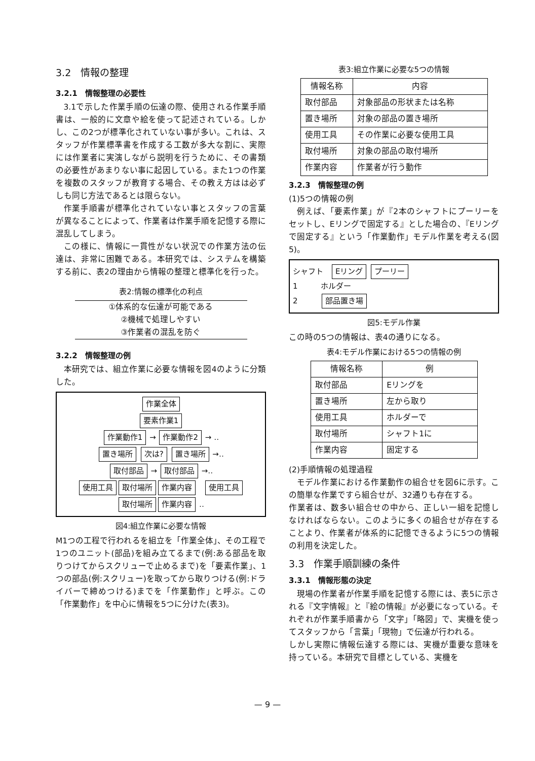3.2　情報の整理
3.2.1　情報整理の必要性
3.1で示した作業手順の伝達の際、使用される作業手順書は、一般的に文章や絵を使って記述されている。しかし、この2つが標準化されていない事が多い。これは、スタッフが作業標準書を作成する工数が多大な割に、実際には作業者に実演しながら説明を行うために、その書類の必要性があまりない事に起因している。また1つの作業を複数のスタッフが教育する場合、その教え方はは必ずしも同じ方法であるとは限らない。
作業手順書が標準化されていない事とスタッフの言葉が異なることによって、作業者は作業手順を記憶する際に混乱してしまう。
この様に、情報に一貫性がない状況での作業方法の伝達は、非常に困難である。本研究では、システムを構築する前に、表2の理由から情報の整理と標準化を行った。
表2:情報の標準化の利点
①体系的な伝達が可能である
②機械で処理しやすい
③作業者の混乱を防ぐ
3.2.2　情報整理の例
本研究では、組立作業に必要な情報を図4のように分類した。
作業全体
要素作業1
作業動作1 → 作業動作2 → ‥
置き場所 次は? 置き場所 →‥
取付部品 → 取付部品 →‥
使用工具 取付場所 作業内容　使用工具 取付場所 作業内容 ‥
図4:組立作業に必要な情報
M1つの工程で行われるを組立を「作業全体」、その工程で1つのユニット(部品)を組み立てるまで(例:ある部品を取りつけてからスクリューで止めるまで)を「要素作業」、1つの部品(例:スクリュー)を取ってから取りつける(例:ドライバーで締めつける)までを「作業動作」と呼ぶ。この「作業動作」を中心に情報を5つに分けた(表3)。
表3:組立作業に必要な5つの情報
| 情報名称 | 内容 |
| --- | --- |
| 取付部品 | 対象部品の形状または名称 |
| 置き場所 | 対象の部品の置き場所 |
| 使用工具 | その作業に必要な使用工具 |
| 取付場所 | 対象の部品の取付場所 |
| 作業内容 | 作業者が行う動作 |
3.2.3　情報整理の例
(1)5つの情報の例
例えば、「要素作業」が『2本のシャフトにプーリーをセットし、Eリングで固定する』とした場合の、『Eリングで固定する』という「作業動作」モデル作業を考える(図5)。
シャフト　Eリング プーリー
1　　　ホルダー
2　　　部品置き場
図5:モデル作業
この時の5つの情報は、表4の通りになる。
表4:モデル作業における5つの情報の例
| 情報名称 | 例 |
| --- | --- |
| 取付部品 | Eリングを |
| 置き場所 | 左から取り |
| 使用工具 | ホルダーで |
| 取付場所 | シャフト1に |
| 作業内容 | 固定する |
(2)手順情報の処理過程
モデル作業における作業動作の組合せを図6に示す。この簡単な作業ですら組合せが、32通りも存在する。
作業者は、数多い組合せの中から、正しい一組を記憶しなければならない。このように多くの組合せが存在することより、作業者が体系的に記憶できるように5つの情報の利用を決定した。
3.3　作業手順訓練の条件
3.3.1　情報形態の決定
現場の作業者が作業手順を記憶する際には、表5に示される『文字情報』と『絵の情報』が必要になっている。それぞれが作業手順書から「文字」「略図」で、実機を使ってスタッフから「言葉」「現物」で伝達が行われる。
しかし実際に情報伝達する際には、実機が重要な意味を持っている。本研究で目標としている、実機を
— 9 —